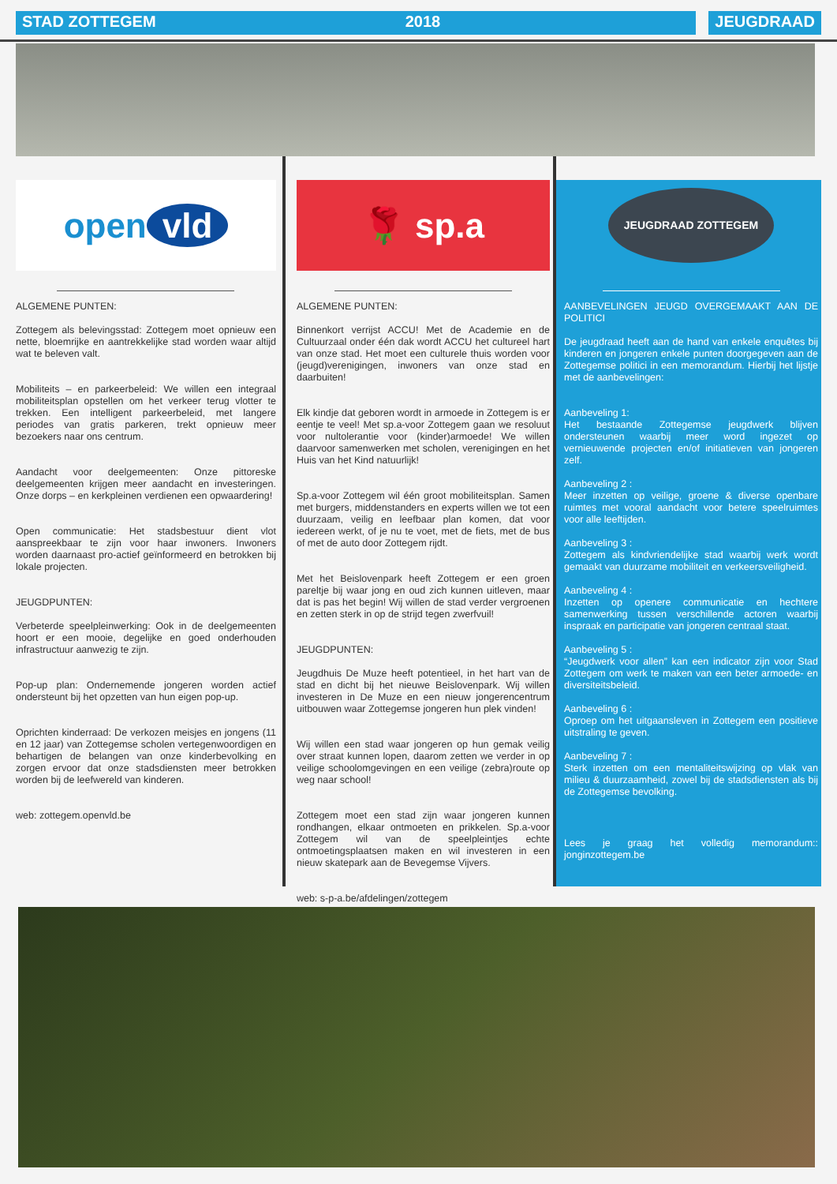STAD ZOTTEGEM 2018 JEUGDRAAD
open vld
ALGEMENE PUNTEN:
Zottegem als belevingsstad: Zottegem moet opnieuw een nette, bloemrijke en aantrekkelijke stad worden waar altijd wat te beleven valt.
Mobiliteits – en parkeerbeleid: We willen een integraal mobiliteitsplan opstellen om het verkeer terug vlotter te trekken. Een intelligent parkeerbeleid, met langere periodes van gratis parkeren, trekt opnieuw meer bezoekers naar ons centrum.
Aandacht voor deelgemeenten: Onze pittoreske deelgemeenten krijgen meer aandacht en investeringen. Onze dorps – en kerkpleinen verdienen een opwaardering!
Open communicatie: Het stadsbestuur dient vlot aanspreekbaar te zijn voor haar inwoners. Inwoners worden daarnaast pro-actief geïnformeerd en betrokken bij lokale projecten.
JEUGDPUNTEN:
Verbeterde speelpleinwerking: Ook in de deelgemeenten hoort er een mooie, degelijke en goed onderhouden infrastructuur aanwezig te zijn.
Pop-up plan: Ondernemende jongeren worden actief ondersteunt bij het opzetten van hun eigen pop-up.
Oprichten kinderraad: De verkozen meisjes en jongens (11 en 12 jaar) van Zottegemse scholen vertegenwoordigen en behartigen de belangen van onze kinderbevolking en zorgen ervoor dat onze stadsdiensten meer betrokken worden bij de leefwereld van kinderen.
web: zottegem.openvld.be
🌹 sp.a
ALGEMENE PUNTEN:
Binnenkort verrijst ACCU! Met de Academie en de Cultuurzaal onder één dak wordt ACCU het cultureel hart van onze stad. Het moet een culturele thuis worden voor (jeugd)verenigingen, inwoners van onze stad en daarbuiten!
Elk kindje dat geboren wordt in armoede in Zottegem is er eentje te veel! Met sp.a-voor Zottegem gaan we resoluut voor nultolerantie voor (kinder)armoede! We willen daarvoor samenwerken met scholen, verenigingen en het Huis van het Kind natuurlijk!
Sp.a-voor Zottegem wil één groot mobiliteitsplan. Samen met burgers, middenstanders en experts willen we tot een duurzaam, veilig en leefbaar plan komen, dat voor iedereen werkt, of je nu te voet, met de fiets, met de bus of met de auto door Zottegem rijdt.
Met het Beislovenpark heeft Zottegem er een groen pareltje bij waar jong en oud zich kunnen uitleven, maar dat is pas het begin! Wij willen de stad verder vergroenen en zetten sterk in op de strijd tegen zwerfvuil!
JEUGDPUNTEN:
Jeugdhuis De Muze heeft potentieel, in het hart van de stad en dicht bij het nieuwe Beislovenpark. Wij willen investeren in De Muze en een nieuw jongerencentrum uitbouwen waar Zottegemse jongeren hun plek vinden!
Wij willen een stad waar jongeren op hun gemak veilig over straat kunnen lopen, daarom zetten we verder in op veilige schoolomgevingen en een veilige (zebra)route op weg naar school!
Zottegem moet een stad zijn waar jongeren kunnen rondhangen, elkaar ontmoeten en prikkelen. Sp.a-voor Zottegem wil van de speelpleintjes echte ontmoetingsplaatsen maken en wil investeren in een nieuw skatepark aan de Bevegemse Vijvers.
web: s-p-a.be/afdelingen/zottegem
JEUGDRAAD ZOTTEGEM
AANBEVELINGEN JEUGD OVERGEMAAKT AAN DE POLITICI
De jeugdraad heeft aan de hand van enkele enquêtes bij kinderen en jongeren enkele punten doorgegeven aan de Zottegemse politici in een memorandum. Hierbij het lijstje met de aanbevelingen:
Aanbeveling 1:
Het bestaande Zottegemse jeugdwerk blijven ondersteunen waarbij meer word ingezet op vernieuwende projecten en/of initiatieven van jongeren zelf.
Aanbeveling 2 :
Meer inzetten op veilige, groene & diverse openbare ruimtes met vooral aandacht voor betere speelruimtes voor alle leeftijden.
Aanbeveling 3 :
Zottegem als kindvriendelijke stad waarbij werk wordt gemaakt van duurzame mobiliteit en verkeersveiligheid.
Aanbeveling 4 :
Inzetten op openere communicatie en hechtere samenwerking tussen verschillende actoren waarbij inspraak en participatie van jongeren centraal staat.
Aanbeveling 5 :
“Jeugdwerk voor allen” kan een indicator zijn voor Stad Zottegem om werk te maken van een beter armoede- en diversiteitsbeleid.
Aanbeveling 6 :
Oproep om het uitgaansleven in Zottegem een positieve uitstraling te geven.
Aanbeveling 7 :
Sterk inzetten om een mentaliteitswijzing op vlak van milieu & duurzaamheid, zowel bij de stadsdiensten als bij de Zottegemse bevolking.
Lees je graag het volledig memorandum:: jonginzottegem.be